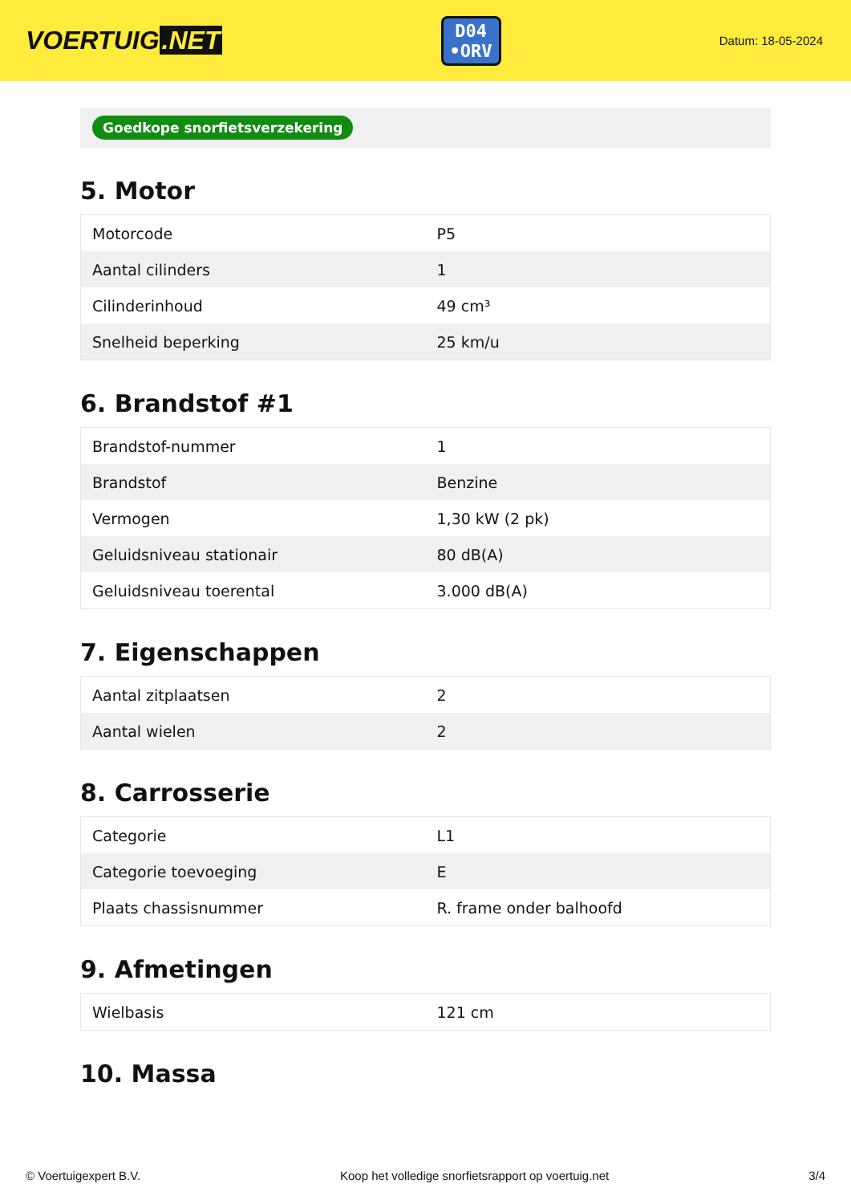VOERTUIG.NET
D04
•ORV
Datum: 18-05-2024
Goedkope snorfietsverzekering
5. Motor
| Motorcode | P5 |
| Aantal cilinders | 1 |
| Cilinderinhoud | 49 cm³ |
| Snelheid beperking | 25 km/u |
6. Brandstof #1
| Brandstof-nummer | 1 |
| Brandstof | Benzine |
| Vermogen | 1,30 kW (2 pk) |
| Geluidsniveau stationair | 80 dB(A) |
| Geluidsniveau toerental | 3.000 dB(A) |
7. Eigenschappen
| Aantal zitplaatsen | 2 |
| Aantal wielen | 2 |
8. Carrosserie
| Categorie | L1 |
| Categorie toevoeging | E |
| Plaats chassisnummer | R. frame onder balhoofd |
9. Afmetingen
| Wielbasis | 121 cm |
10. Massa
© Voertuigexpert B.V. Koop het volledige snorfietsrapport op voertuig.net 3/4